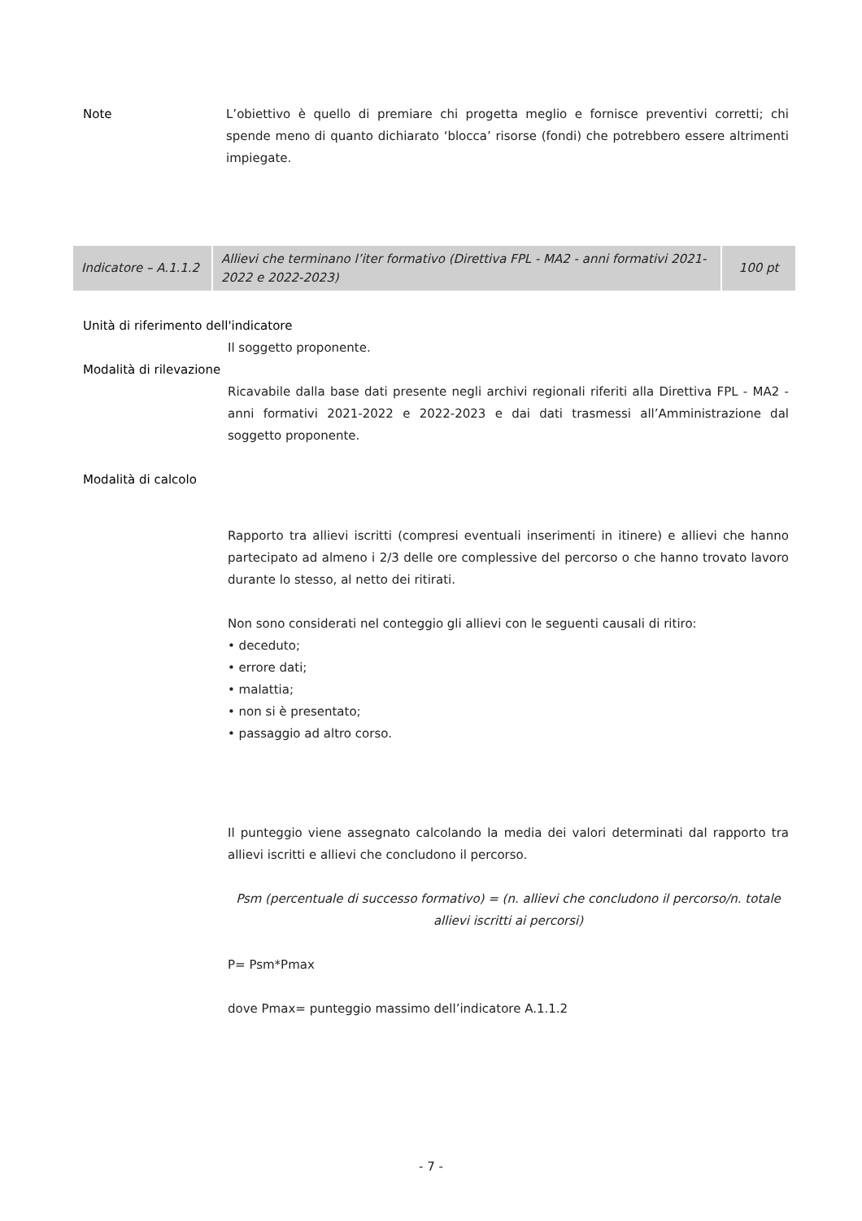Note L’obiettivo è quello di premiare chi progetta meglio e fornisce preventivi corretti; chi spende meno di quanto dichiarato ‘blocca’ risorse (fondi) che potrebbero essere altrimenti impiegate.
| Indicatore – A.1.1.2 | Allievi che terminano l’iter formativo (Direttiva FPL - MA2 - anni formativi 2021-2022 e 2022-2023) | 100 pt |
Unità di riferimento dell'indicatore
Il soggetto proponente.
Modalità di rilevazione
Ricavabile dalla base dati presente negli archivi regionali riferiti alla Direttiva FPL - MA2 - anni formativi 2021-2022 e 2022-2023 e dai dati trasmessi all’Amministrazione dal soggetto proponente.
Modalità di calcolo
Rapporto tra allievi iscritti (compresi eventuali inserimenti in itinere) e allievi che hanno partecipato ad almeno i 2/3 delle ore complessive del percorso o che hanno trovato lavoro durante lo stesso, al netto dei ritirati.
Non sono considerati nel conteggio gli allievi con le seguenti causali di ritiro:
• deceduto;
• errore dati;
• malattia;
• non si è presentato;
• passaggio ad altro corso.
Il punteggio viene assegnato calcolando la media dei valori determinati dal rapporto tra allievi iscritti e allievi che concludono il percorso.
Psm (percentuale di successo formativo) = (n. allievi che concludono il percorso/n. totale allievi iscritti ai percorsi)
P= Psm*Pmax
dove Pmax= punteggio massimo dell’indicatore A.1.1.2
- 7 -